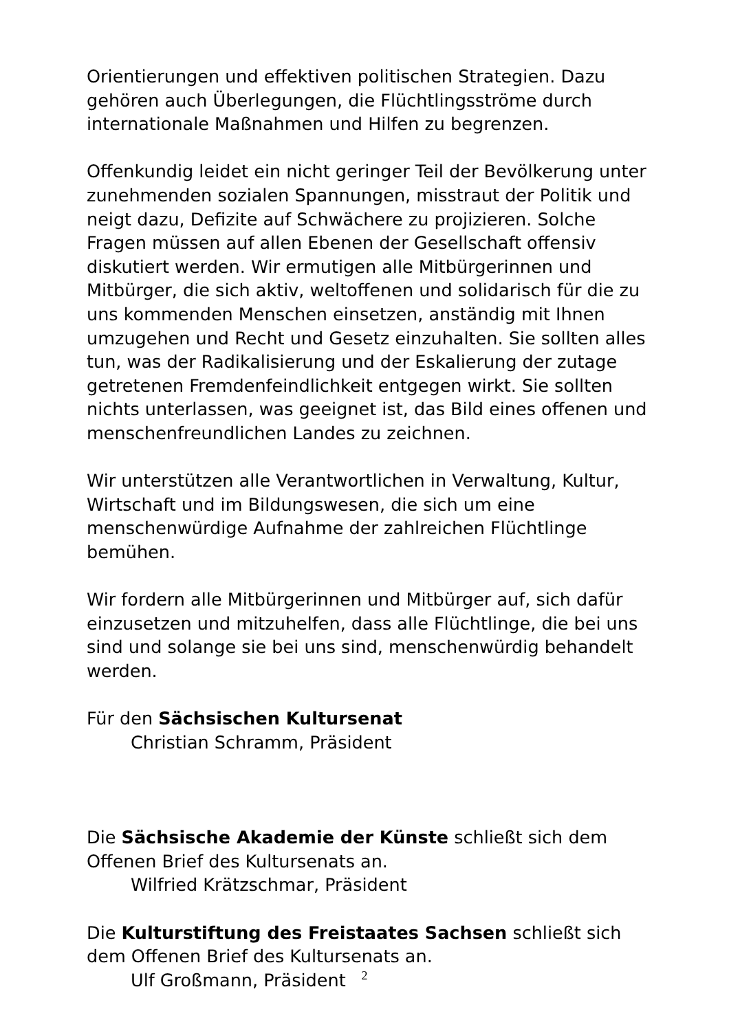Orientierungen und effektiven politischen Strategien. Dazu gehören auch Überlegungen, die Flüchtlingsströme durch internationale Maßnahmen und Hilfen zu begrenzen.
Offenkundig leidet ein nicht geringer Teil der Bevölkerung unter zunehmenden sozialen Spannungen, misstraut der Politik und neigt dazu, Defizite auf Schwächere zu projizieren. Solche Fragen müssen auf allen Ebenen der Gesellschaft offensiv diskutiert werden. Wir ermutigen alle Mitbürgerinnen und Mitbürger, die sich aktiv, weltoffenen und solidarisch für die zu uns kommenden Menschen einsetzen, anständig mit Ihnen umzugehen und Recht und Gesetz einzuhalten. Sie sollten alles tun, was der Radikalisierung und der Eskalierung der zutage getretenen Fremdenfeindlichkeit entgegen wirkt. Sie sollten nichts unterlassen, was geeignet ist, das Bild eines offenen und menschenfreundlichen Landes zu zeichnen.
Wir unterstützen alle Verantwortlichen in Verwaltung, Kultur, Wirtschaft und im Bildungswesen, die sich um eine menschenwürdige Aufnahme der zahlreichen Flüchtlinge bemühen.
Wir fordern alle Mitbürgerinnen und Mitbürger auf, sich dafür einzusetzen und mitzuhelfen, dass alle Flüchtlinge, die bei uns sind und solange sie bei uns sind, menschenwürdig behandelt werden.
Für den Sächsischen Kultursenat
Christian Schramm, Präsident
Die Sächsische Akademie der Künste schließt sich dem Offenen Brief des Kultursenats an.
Wilfried Krätzschmar, Präsident
Die Kulturstiftung des Freistaates Sachsen schließt sich dem Offenen Brief des Kultursenats an.
Ulf Großmann, Präsident
2